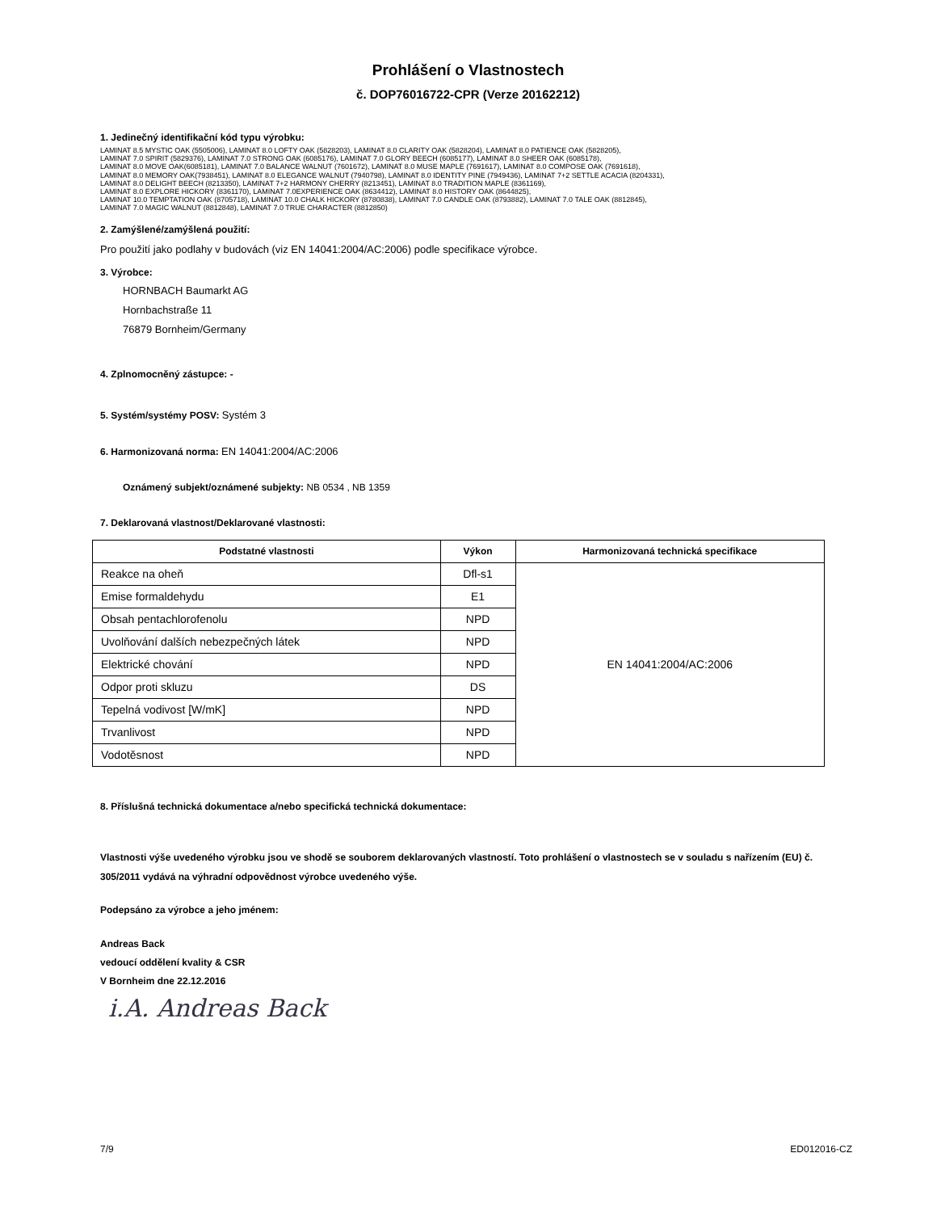Prohlášení o Vlastnostech
č. DOP76016722-CPR (Verze 20162212)
1. Jedinečný identifikační kód typu výrobku:
LAMINAT 8.5 MYSTIC OAK (5505006), LAMINAT 8.0 LOFTY OAK (5828203), LAMINAT 8.0 CLARITY OAK (5828204), LAMINAT 8.0 PATIENCE OAK (5828205),
LAMINAT 7.0 SPIRIT (5829376), LAMINAT 7.0 STRONG OAK (6085176), LAMINAT 7.0 GLORY BEECH (6085177), LAMINAT 8.0 SHEER OAK (6085178),
LAMINAT 8.0 MOVE OAK(6085181), LAMINAT 7.0 BALANCE WALNUT (7601672), LAMINAT 8.0 MUSE MAPLE (7691617), LAMINAT 8.0 COMPOSE OAK (7691618),
LAMINAT 8.0 MEMORY OAK(7938451), LAMINAT 8.0 ELEGANCE WALNUT (7940798), LAMINAT 8.0 IDENTITY PINE (7949436), LAMINAT 7+2 SETTLE ACACIA (8204331),
LAMINAT 8.0 DELIGHT BEECH (8213350), LAMINAT 7+2 HARMONY CHERRY (8213451), LAMINAT 8.0 TRADITION MAPLE (8361169),
LAMINAT 8.0 EXPLORE HICKORY (8361170), LAMINAT 7.0EXPERIENCE OAK (8634412), LAMINAT 8.0 HISTORY OAK (8644825),
LAMINAT 10.0 TEMPTATION OAK (8705718), LAMINAT 10.0 CHALK HICKORY (8780838), LAMINAT 7.0 CANDLE OAK (8793882), LAMINAT 7.0 TALE OAK (8812845),
LAMINAT 7.0 MAGIC WALNUT (8812848), LAMINAT 7.0 TRUE CHARACTER (8812850)
2. Zamýšlené/zamýšlená použití:
Pro použití jako podlahy v budovách (viz EN 14041:2004/AC:2006) podle specifikace výrobce.
3. Výrobce:
HORNBACH Baumarkt AG
Hornbachstraße 11
76879 Bornheim/Germany
4. Zplnomocněný zástupce: -
5. Systém/systémy POSV: Systém 3
6. Harmonizovaná norma: EN 14041:2004/AC:2006
Oznámený subjekt/oznámené subjekty: NB 0534 , NB 1359
7. Deklarovaná vlastnost/Deklarované vlastnosti:
| Podstatné vlastnosti | Výkon | Harmonizovaná technická specifikace |
| --- | --- | --- |
| Reakce na oheň | Dfl-s1 | EN 14041:2004/AC:2006 |
| Emise formaldehydu | E1 | |
| Obsah pentachlorofenolu | NPD | |
| Uvolňování dalších nebezpečných látek | NPD | |
| Elektrické chování | NPD | |
| Odpor proti skluzu | DS | |
| Tepelná vodivost [W/mK] | NPD | |
| Trvanlivost | NPD | |
| Vodotěsnost | NPD | |
8. Příslušná technická dokumentace a/nebo specifická technická dokumentace:
Vlastnosti výše uvedeného výrobku jsou ve shodě se souborem deklarovaných vlastností. Toto prohlášení o vlastnostech se v souladu s nařízením (EU) č. 305/2011 vydává na výhradní odpovědnost výrobce uvedeného výše.
Podepsáno za výrobce a jeho jménem:
Andreas Back
vedoucí oddělení kvality & CSR
V Bornheim dne 22.12.2016
i.A. Andreas Back
7/9 ED012016-CZ